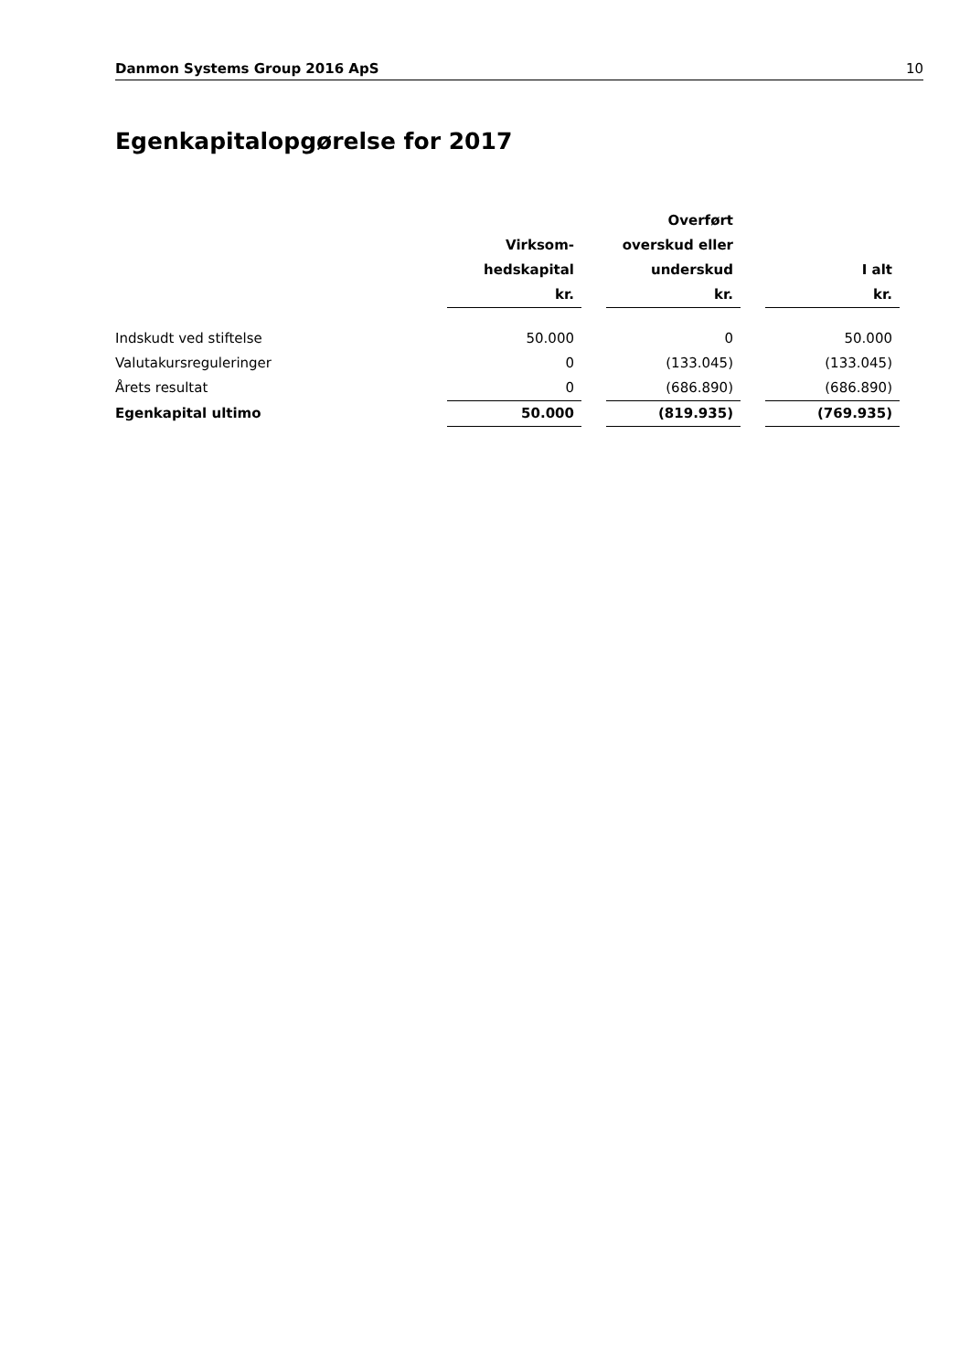Danmon Systems Group 2016 ApS 10
Egenkapitalopgørelse for 2017
| | Virksom- hedskapital kr. | | Overført overskud eller underskud kr. | | I alt kr. |
| --- | --- | --- | --- | --- | --- |
| Indskudt ved stiftelse | 50.000 | | 0 | | 50.000 |
| Valutakursreguleringer | 0 | | (133.045) | | (133.045) |
| Årets resultat | 0 | | (686.890) | | (686.890) |
| Egenkapital ultimo | 50.000 | | (819.935) | | (769.935) |